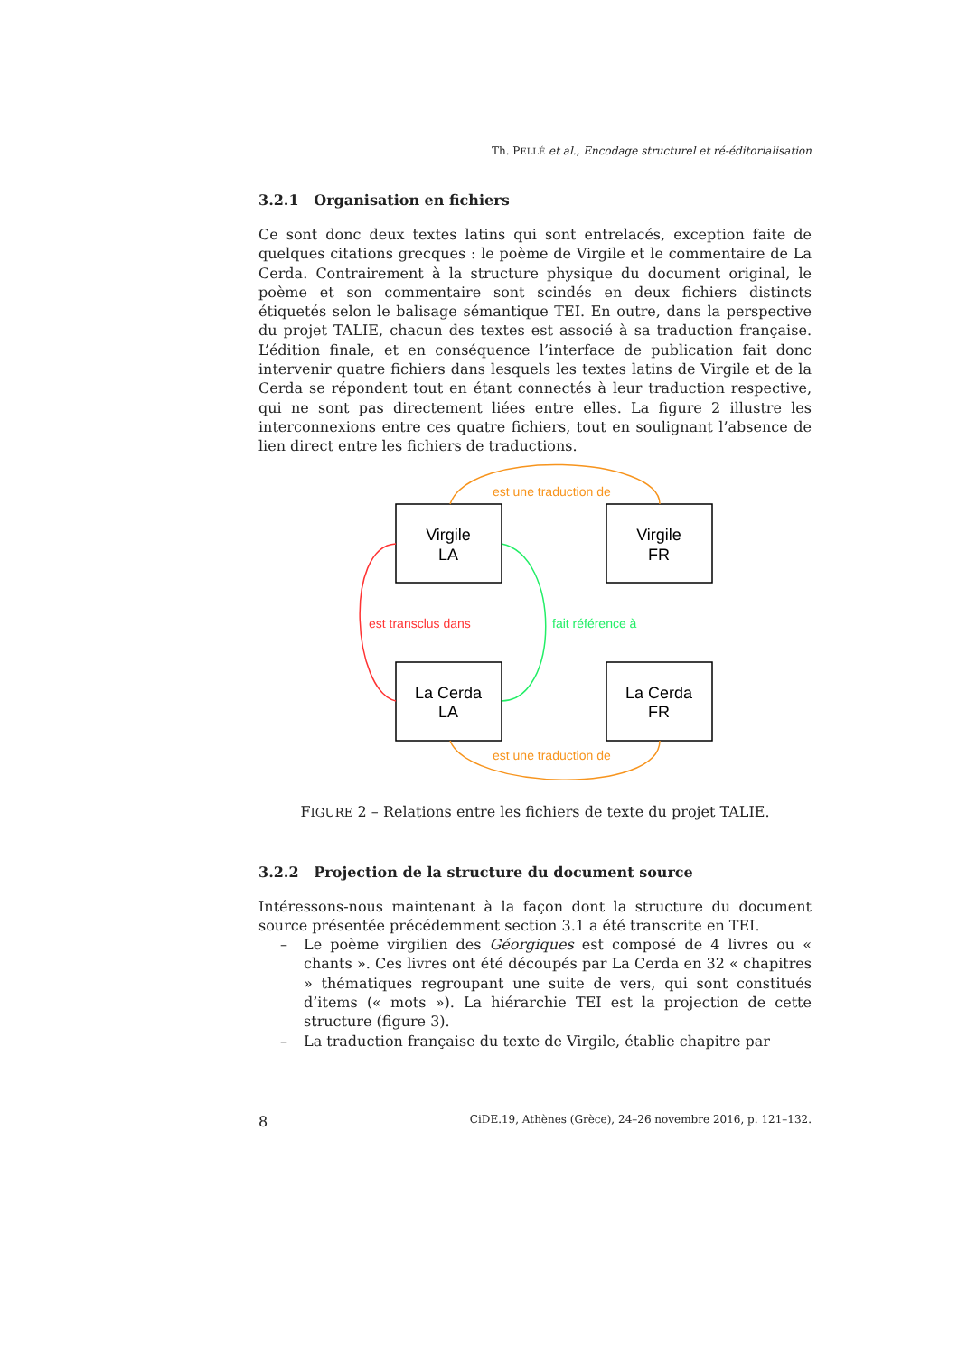Th. PELLÉ et al., Encodage structurel et ré-éditorialisation
3.2.1 Organisation en fichiers
Ce sont donc deux textes latins qui sont entrelacés, exception faite de quelques citations grecques : le poème de Virgile et le commentaire de La Cerda. Contrairement à la structure physique du document original, le poème et son commentaire sont scindés en deux fichiers distincts étiquetés selon le balisage sémantique TEI. En outre, dans la perspective du projet TALIE, chacun des textes est associé à sa traduction française. L’édition finale, et en conséquence l’interface de publication fait donc intervenir quatre fichiers dans lesquels les textes latins de Virgile et de la Cerda se répondent tout en étant connectés à leur traduction respective, qui ne sont pas directement liées entre elles. La figure 2 illustre les interconnexions entre ces quatre fichiers, tout en soulignant l’absence de lien direct entre les fichiers de traductions.
Virgile
LA
Virgile
FR
La Cerda
LA
La Cerda
FR
est une traduction de
est une traduction de
est transclus dans
fait référence à
FIGURE 2 – Relations entre les fichiers de texte du projet TALIE.
3.2.2 Projection de la structure du document source
Intéressons-nous maintenant à la façon dont la structure du document source présentée précédemment section 3.1 a été transcrite en TEI.
– Le poème virgilien des Géorgiques est composé de 4 livres ou « chants ». Ces livres ont été découpés par La Cerda en 32 « chapitres » thématiques regroupant une suite de vers, qui sont constitués d’items (« mots »). La hiérarchie TEI est la projection de cette structure (figure 3).
– La traduction française du texte de Virgile, établie chapitre par
8 CiDE.19, Athènes (Grèce), 24–26 novembre 2016, p. 121–132.